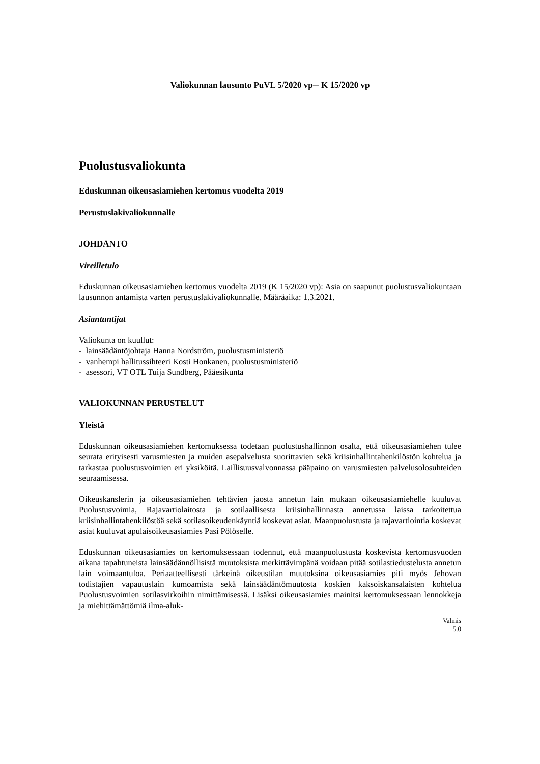Valiokunnan lausunto PuVL 5/2020 vp─ K 15/2020 vp
Puolustusvaliokunta
Eduskunnan oikeusasiamiehen kertomus vuodelta 2019
Perustuslakivaliokunnalle
JOHDANTO
Vireilletulo
Eduskunnan oikeusasiamiehen kertomus vuodelta 2019 (K 15/2020 vp): Asia on saapunut puolustusvaliokuntaan lausunnon antamista varten perustuslakivaliokunnalle. Määräaika: 1.3.2021.
Asiantuntijat
Valiokunta on kuullut:
- lainsäädäntöjohtaja Hanna Nordström, puolustusministeriö
- vanhempi hallitussihteeri Kosti Honkanen, puolustusministeriö
- asessori, VT OTL Tuija Sundberg, Pääesikunta
VALIOKUNNAN PERUSTELUT
Yleistä
Eduskunnan oikeusasiamiehen kertomuksessa todetaan puolustushallinnon osalta, että oikeusasiamiehen tulee seurata erityisesti varusmiesten ja muiden asepalvelusta suorittavien sekä kriisinhallintahenkilöstön kohtelua ja tarkastaa puolustusvoimien eri yksiköitä. Laillisuusvalvonnassa pääpaino on varusmiesten palvelusolosuhteiden seuraamisessa.
Oikeuskanslerin ja oikeusasiamiehen tehtävien jaosta annetun lain mukaan oikeusasiamiehelle kuuluvat Puolustusvoimia, Rajavartiolaitosta ja sotilaallisesta kriisinhallinnasta annetussa laissa tarkoitettua kriisinhallintahenkilöstöä sekä sotilasoikeudenkäyntiä koskevat asiat. Maanpuolustusta ja rajavartiointia koskevat asiat kuuluvat apulaisoikeusasiamies Pasi Pölöselle.
Eduskunnan oikeusasiamies on kertomuksessaan todennut, että maanpuolustusta koskevista kertomusvuoden aikana tapahtuneista lainsäädännöllisistä muutoksista merkittävimpänä voidaan pitää sotilastiedustelusta annetun lain voimaantuloa. Periaatteellisesti tärkeinä oikeustilan muutoksina oikeusasiamies piti myös Jehovan todistajien vapautuslain kumoamista sekä lainsäädäntömuutosta koskien kaksoiskansalaisten kohtelua Puolustusvoimien sotilasvirkoihin nimittämisessä. Lisäksi oikeusasiamies mainitsi kertomuksessaan lennokkeja ja miehittämättömiä ilma-aluk-
Valmis
5.0